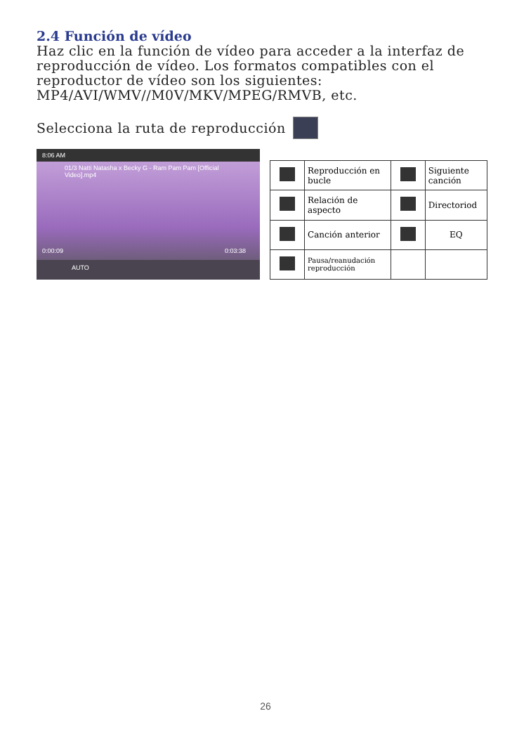2.4 Función de vídeo
Haz clic en la función de vídeo para acceder a la interfaz de reproducción de vídeo. Los formatos compatibles con el reproductor de vídeo son los siguientes:
MP4/AVI/WMV//M0V/MKV/MPEG/RMVB, etc.
Selecciona la ruta de reproducción
8:06 AM
01/3 Natti Natasha x Becky G - Ram Pam Pam [Official Video].mp4
0:00:09 0:03:38
AUTO
| | Reproducción en bucle | | Siguiente canción |
| | Relación de aspecto | | Directoriod |
| | Canción anterior | | EQ |
| | Pausa/reanudación reproducción | | |
26